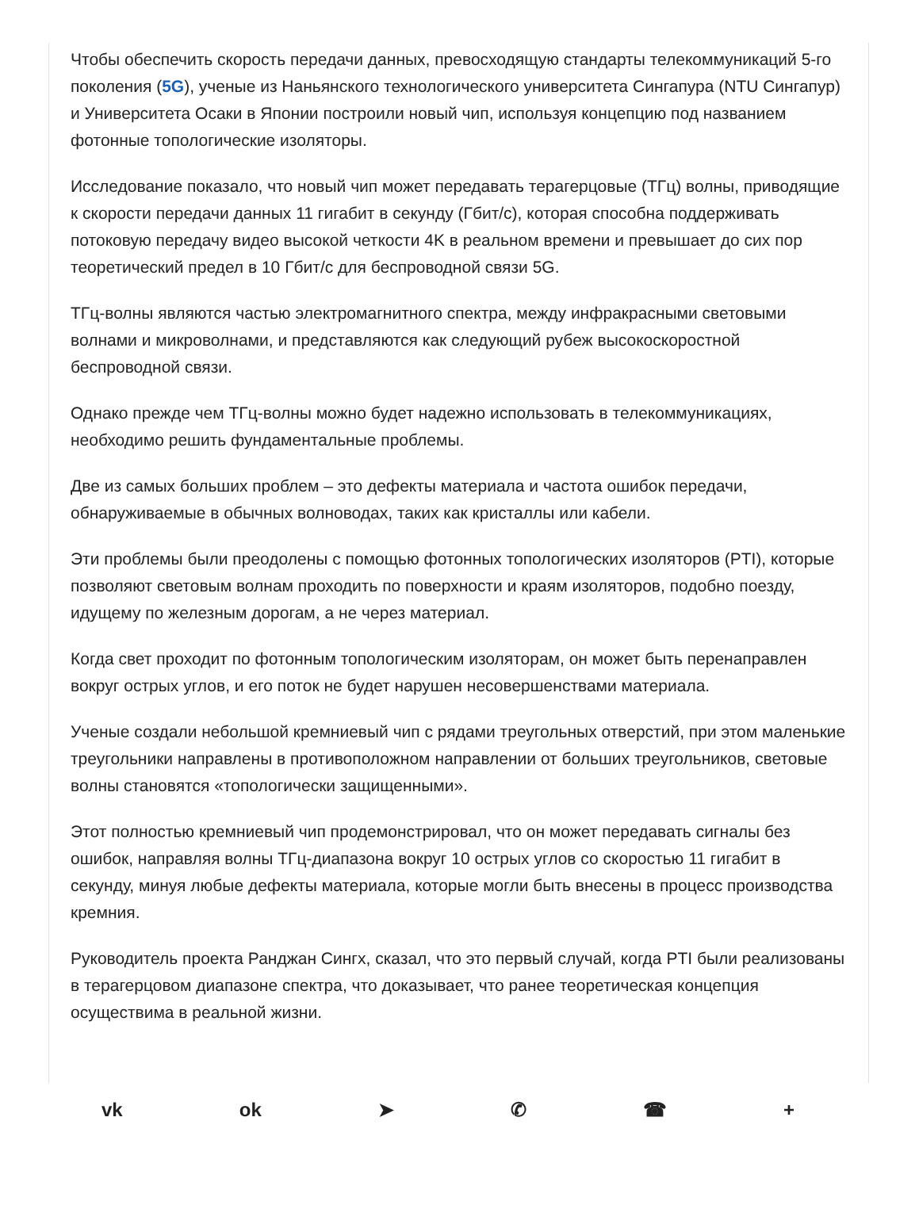Чтобы обеспечить скорость передачи данных, превосходящую стандарты телекоммуникаций 5-го поколения (5G), ученые из Наньянского технологического университета Сингапура (NTU Сингапур) и Университета Осаки в Японии построили новый чип, используя концепцию под названием фотонные топологические изоляторы.
Исследование показало, что новый чип может передавать терагерцовые (ТГц) волны, приводящие к скорости передачи данных 11 гигабит в секунду (Гбит/с), которая способна поддерживать потоковую передачу видео высокой четкости 4K в реальном времени и превышает до сих пор теоретический предел в 10 Гбит/с для беспроводной связи 5G.
ТГц-волны являются частью электромагнитного спектра, между инфракрасными световыми волнами и микроволнами, и представляются как следующий рубеж высокоскоростной беспроводной связи.
Однако прежде чем ТГц-волны можно будет надежно использовать в телекоммуникациях, необходимо решить фундаментальные проблемы.
Две из самых больших проблем – это дефекты материала и частота ошибок передачи, обнаруживаемые в обычных волноводах, таких как кристаллы или кабели.
Эти проблемы были преодолены с помощью фотонных топологических изоляторов (PTI), которые позволяют световым волнам проходить по поверхности и краям изоляторов, подобно поезду, идущему по железным дорогам, а не через материал.
Когда свет проходит по фотонным топологическим изоляторам, он может быть перенаправлен вокруг острых углов, и его поток не будет нарушен несовершенствами материала.
Ученые создали небольшой кремниевый чип с рядами треугольных отверстий, при этом маленькие треугольники направлены в противоположном направлении от больших треугольников, световые волны становятся «топологически защищенными».
Этот полностью кремниевый чип продемонстрировал, что он может передавать сигналы без ошибок, направляя волны ТГц-диапазона вокруг 10 острых углов со скоростью 11 гигабит в секунду, минуя любые дефекты материала, которые могли быть внесены в процесс производства кремния.
Руководитель проекта Ранджан Сингх, сказал, что это первый случай, когда PTI были реализованы в терагерцовом диапазоне спектра, что доказывает, что ранее теоретическая концепция осуществима в реальной жизни.
vk ok ➤ ✆ ☎ +